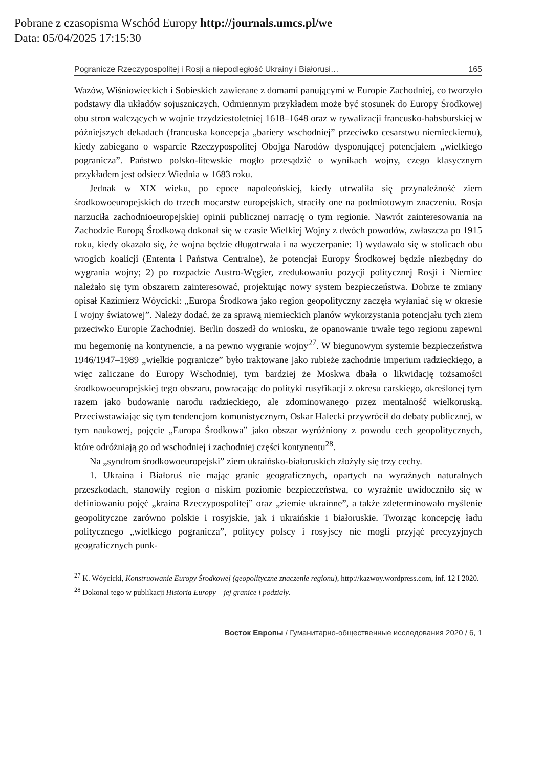Pobrane z czasopisma Wschód Europy http://journals.umcs.pl/we
Data: 05/04/2025 17:15:30
Pogranicze Rzeczypospolitej i Rosji a niepodległość Ukrainy i Białorusi… 165
Wazów, Wiśniowieckich i Sobieskich zawierane z domami panującymi w Europie Zachodniej, co tworzyło podstawy dla układów sojuszniczych. Odmiennym przykładem może być stosunek do Europy Środkowej obu stron walczących w wojnie trzydziestoletniej 1618–1648 oraz w rywalizacji francusko-habsburskiej w późniejszych dekadach (francuska koncepcja „bariery wschodniej” przeciwko cesarstwu niemieckiemu), kiedy zabiegano o wsparcie Rzeczypospolitej Obojga Narodów dysponującej potencjałem „wielkiego pogranicza”. Państwo polsko-litewskie mogło przesądzić o wynikach wojny, czego klasycznym przykładem jest odsiecz Wiednia w 1683 roku.
Jednak w XIX wieku, po epoce napoleońskiej, kiedy utrwaliła się przynależność ziem środkowoeuropejskich do trzech mocarstw europejskich, straciły one na podmiotowym znaczeniu. Rosja narzuciła zachodnioeuropejskiej opinii publicznej narrację o tym regionie. Nawrót zainteresowania na Zachodzie Europą Środkową dokonał się w czasie Wielkiej Wojny z dwóch powodów, zwłaszcza po 1915 roku, kiedy okazało się, że wojna będzie długotrwała i na wyczerpanie: 1) wydawało się w stolicach obu wrogich koalicji (Ententa i Państwa Centralne), że potencjał Europy Środkowej będzie niezbędny do wygrania wojny; 2) po rozpadzie Austro-Węgier, zredukowaniu pozycji politycznej Rosji i Niemiec należało się tym obszarem zainteresować, projektując nowy system bezpieczeństwa. Dobrze te zmiany opisał Kazimierz Wóycicki: „Europa Środkowa jako region geopolityczny zaczęła wyłaniać się w okresie I wojny światowej”. Należy dodać, że za sprawą niemieckich planów wykorzystania potencjału tych ziem przeciwko Europie Zachodniej. Berlin doszedł do wniosku, że opanowanie trwałe tego regionu zapewni mu hegemonię na kontynencie, a na pewno wygranie wojny<sup>27</sup>. W biegunowym systemie bezpieczeństwa 1946/1947–1989 „wielkie pogranicze” było traktowane jako rubieże zachodnie imperium radzieckiego, a więc zaliczane do Europy Wschodniej, tym bardziej że Moskwa dbała o likwidację tożsamości środkowoeuropejskiej tego obszaru, powracając do polityki rusyfikacji z okresu carskiego, określonej tym razem jako budowanie narodu radzieckiego, ale zdominowanego przez mentalność wielkoruską. Przeciwstawiając się tym tendencjom komunistycznym, Oskar Halecki przywrócił do debaty publicznej, w tym naukowej, pojęcie „Europa Środkowa” jako obszar wyróżniony z powodu cech geopolitycznych, które odróżniają go od wschodniej i zachodniej części kontynentu<sup>28</sup>.
Na „syndrom środkowoeuropejski” ziem ukraińsko-białoruskich złożyły się trzy cechy.
1. Ukraina i Białoruś nie mając granic geograficznych, opartych na wyraźnych naturalnych przeszkodach, stanowiły region o niskim poziomie bezpieczeństwa, co wyraźnie uwidoczniło się w definiowaniu pojęć „kraina Rzeczypospolitej” oraz „ziemie ukrainne”, a także zdeterminowało myślenie geopolityczne zarówno polskie i rosyjskie, jak i ukraińskie i białoruskie. Tworząc koncepcję ładu politycznego „wielkiego pogranicza”, politycy polscy i rosyjscy nie mogli przyjąć precyzyjnych geograficznych punk-
<sup>27</sup> K. Wóycicki, Konstruowanie Europy Środkowej (geopolityczne znaczenie regionu), http://kazwoy.wordpress.com, inf. 12 I 2020.
<sup>28</sup> Dokonał tego w publikacji Historia Europy – jej granice i podziały.
Восток Европы / Гуманитарно-общественные исследования 2020 / 6, 1